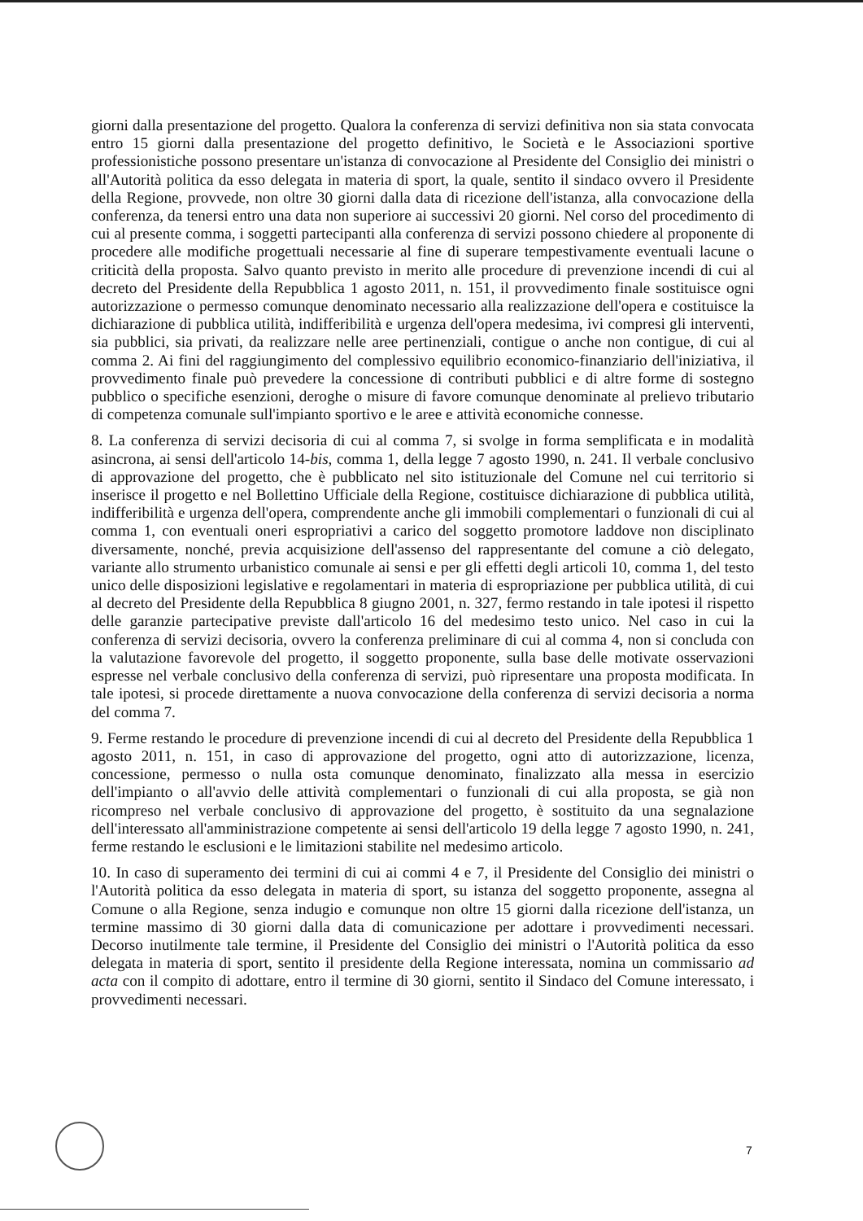giorni dalla presentazione del progetto. Qualora la conferenza di servizi definitiva non sia stata convocata entro 15 giorni dalla presentazione del progetto definitivo, le Società e le Associazioni sportive professionistiche possono presentare un'istanza di convocazione al Presidente del Consiglio dei ministri o all'Autorità politica da esso delegata in materia di sport, la quale, sentito il sindaco ovvero il Presidente della Regione, provvede, non oltre 30 giorni dalla data di ricezione dell'istanza, alla convocazione della conferenza, da tenersi entro una data non superiore ai successivi 20 giorni. Nel corso del procedimento di cui al presente comma, i soggetti partecipanti alla conferenza di servizi possono chiedere al proponente di procedere alle modifiche progettuali necessarie al fine di superare tempestivamente eventuali lacune o criticità della proposta. Salvo quanto previsto in merito alle procedure di prevenzione incendi di cui al decreto del Presidente della Repubblica 1 agosto 2011, n. 151, il provvedimento finale sostituisce ogni autorizzazione o permesso comunque denominato necessario alla realizzazione dell'opera e costituisce la dichiarazione di pubblica utilità, indifferibilità e urgenza dell'opera medesima, ivi compresi gli interventi, sia pubblici, sia privati, da realizzare nelle aree pertinenziali, contigue o anche non contigue, di cui al comma 2. Ai fini del raggiungimento del complessivo equilibrio economico-finanziario dell'iniziativa, il provvedimento finale può prevedere la concessione di contributi pubblici e di altre forme di sostegno pubblico o specifiche esenzioni, deroghe o misure di favore comunque denominate al prelievo tributario di competenza comunale sull'impianto sportivo e le aree e attività economiche connesse.
8. La conferenza di servizi decisoria di cui al comma 7, si svolge in forma semplificata e in modalità asincrona, ai sensi dell'articolo 14-bis, comma 1, della legge 7 agosto 1990, n. 241. Il verbale conclusivo di approvazione del progetto, che è pubblicato nel sito istituzionale del Comune nel cui territorio si inserisce il progetto e nel Bollettino Ufficiale della Regione, costituisce dichiarazione di pubblica utilità, indifferibilità e urgenza dell'opera, comprendente anche gli immobili complementari o funzionali di cui al comma 1, con eventuali oneri espropriativi a carico del soggetto promotore laddove non disciplinato diversamente, nonché, previa acquisizione dell'assenso del rappresentante del comune a ciò delegato, variante allo strumento urbanistico comunale ai sensi e per gli effetti degli articoli 10, comma 1, del testo unico delle disposizioni legislative e regolamentari in materia di espropriazione per pubblica utilità, di cui al decreto del Presidente della Repubblica 8 giugno 2001, n. 327, fermo restando in tale ipotesi il rispetto delle garanzie partecipative previste dall'articolo 16 del medesimo testo unico. Nel caso in cui la conferenza di servizi decisoria, ovvero la conferenza preliminare di cui al comma 4, non si concluda con la valutazione favorevole del progetto, il soggetto proponente, sulla base delle motivate osservazioni espresse nel verbale conclusivo della conferenza di servizi, può ripresentare una proposta modificata. In tale ipotesi, si procede direttamente a nuova convocazione della conferenza di servizi decisoria a norma del comma 7.
9. Ferme restando le procedure di prevenzione incendi di cui al decreto del Presidente della Repubblica 1 agosto 2011, n. 151, in caso di approvazione del progetto, ogni atto di autorizzazione, licenza, concessione, permesso o nulla osta comunque denominato, finalizzato alla messa in esercizio dell'impianto o all'avvio delle attività complementari o funzionali di cui alla proposta, se già non ricompreso nel verbale conclusivo di approvazione del progetto, è sostituito da una segnalazione dell'interessato all'amministrazione competente ai sensi dell'articolo 19 della legge 7 agosto 1990, n. 241, ferme restando le esclusioni e le limitazioni stabilite nel medesimo articolo.
10. In caso di superamento dei termini di cui ai commi 4 e 7, il Presidente del Consiglio dei ministri o l'Autorità politica da esso delegata in materia di sport, su istanza del soggetto proponente, assegna al Comune o alla Regione, senza indugio e comunque non oltre 15 giorni dalla ricezione dell'istanza, un termine massimo di 30 giorni dalla data di comunicazione per adottare i provvedimenti necessari. Decorso inutilmente tale termine, il Presidente del Consiglio dei ministri o l'Autorità politica da esso delegata in materia di sport, sentito il presidente della Regione interessata, nomina un commissario ad acta con il compito di adottare, entro il termine di 30 giorni, sentito il Sindaco del Comune interessato, i provvedimenti necessari.
7